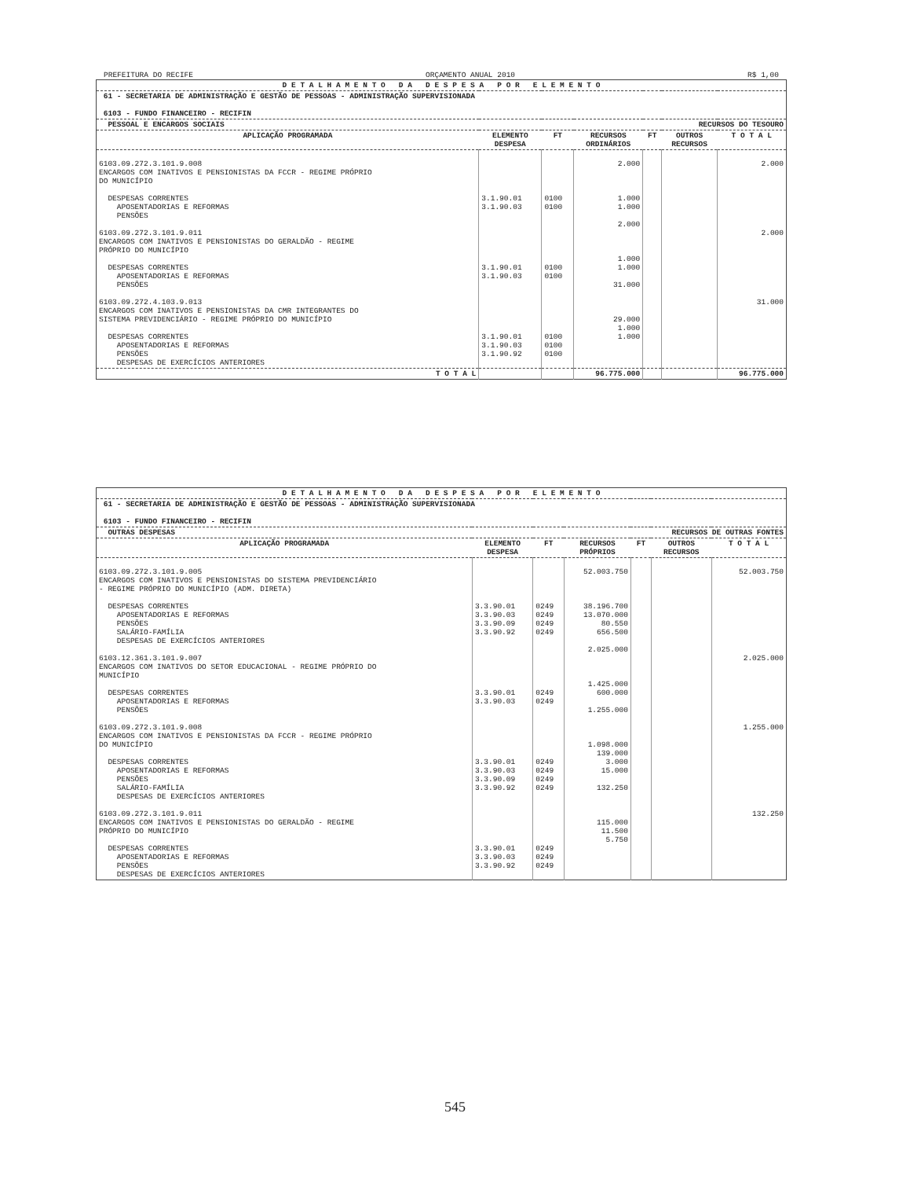PREFEITURA DO RECIFE ORÇAMENTO ANUAL 2010 R$ 1,00
| D E T A L H A M E N T O D A D E S P E S A P O R E L E M E N T O | | | | | | |
| 61 - SECRETARIA DE ADMINISTRAÇÃO E GESTÃO DE PESSOAS - ADMINISTRAÇÃO SUPERVISIONADA 6103 - FUNDO FINANCEIRO - RECIFIN | | | | | | |
| PESSOAL E ENCARGOS SOCIAIS | | | | RECURSOS DO TESOURO | | |
| APLICAÇÃO PROGRAMADA | ELEMENTO DESPESA | FT | RECURSOS ORDINÁRIOS | FT | OUTROS RECURSOS | T O T A L |
| 6103.09.272.3.101.9.008 ENCARGOS COM INATIVOS E PENSIONISTAS DA FCCR - REGIME PRÓPRIO DO MUNICÍPIO DESPESAS CORRENTES APOSENTADORIAS E REFORMAS PENSÕES 6103.09.272.3.101.9.011 ENCARGOS COM INATIVOS E PENSIONISTAS DO GERALDÃO - REGIME PRÓPRIO DO MUNICÍPIO DESPESAS CORRENTES APOSENTADORIAS E REFORMAS PENSÕES 6103.09.272.4.103.9.013 ENCARGOS COM INATIVOS E PENSIONISTAS DA CMR INTEGRANTES DO SISTEMA PREVIDENCIÁRIO - REGIME PRÓPRIO DO MUNICÍPIO DESPESAS CORRENTES APOSENTADORIAS E REFORMAS PENSÕES DESPESAS DE EXERCÍCIOS ANTERIORES | 3.1.90.01 3.1.90.03 3.1.90.01 3.1.90.03 3.1.90.01 3.1.90.03 3.1.90.92 | 0100 0100 0100 0100 0100 0100 0100 | 2.000 1.000 1.000 2.000 1.000 1.000 31.000 29.000 1.000 1.000 | | | 2.000 2.000 31.000 |
| T O T A L | | | 96.775.000 | | | 96.775.000 |
| D E T A L H A M E N T O D A D E S P E S A P O R E L E M E N T O | | | | | | |
| 61 - SECRETARIA DE ADMINISTRAÇÃO E GESTÃO DE PESSOAS - ADMINISTRAÇÃO SUPERVISIONADA 6103 - FUNDO FINANCEIRO - RECIFIN | | | | | | |
| OUTRAS DESPESAS | | | | RECURSOS DE OUTRAS FONTES | | |
| APLICAÇÃO PROGRAMADA | ELEMENTO DESPESA | FT | RECURSOS PRÓPRIOS | FT | OUTROS RECURSOS | T O T A L |
| 6103.09.272.3.101.9.005 ENCARGOS COM INATIVOS E PENSIONISTAS DO SISTEMA PREVIDENCIÁRIO - REGIME PRÓPRIO DO MUNICÍPIO (ADM. DIRETA) DESPESAS CORRENTES APOSENTADORIAS E REFORMAS PENSÕES SALÁRIO-FAMÍLIA DESPESAS DE EXERCÍCIOS ANTERIORES 6103.12.361.3.101.9.007 ENCARGOS COM INATIVOS DO SETOR EDUCACIONAL - REGIME PRÓPRIO DO MUNICÍPIO DESPESAS CORRENTES APOSENTADORIAS E REFORMAS PENSÕES 6103.09.272.3.101.9.008 ENCARGOS COM INATIVOS E PENSIONISTAS DA FCCR - REGIME PRÓPRIO DO MUNICÍPIO DESPESAS CORRENTES APOSENTADORIAS E REFORMAS PENSÕES SALÁRIO-FAMÍLIA DESPESAS DE EXERCÍCIOS ANTERIORES 6103.09.272.3.101.9.011 ENCARGOS COM INATIVOS E PENSIONISTAS DO GERALDÃO - REGIME PRÓPRIO DO MUNICÍPIO DESPESAS CORRENTES APOSENTADORIAS E REFORMAS PENSÕES DESPESAS DE EXERCÍCIOS ANTERIORES | 3.3.90.01 3.3.90.03 3.3.90.09 3.3.90.92 3.3.90.01 3.3.90.03 3.3.90.01 3.3.90.03 3.3.90.09 3.3.90.92 3.3.90.01 3.3.90.03 3.3.90.92 | 0249 0249 0249 0249 0249 0249 0249 0249 0249 0249 0249 0249 0249 | 52.003.750 38.196.700 13.070.000 80.550 656.500 2.025.000 1.425.000 600.000 1.255.000 1.098.000 139.000 3.000 15.000 132.250 115.000 11.500 5.750 | | | 52.003.750 2.025.000 1.255.000 132.250 |
545